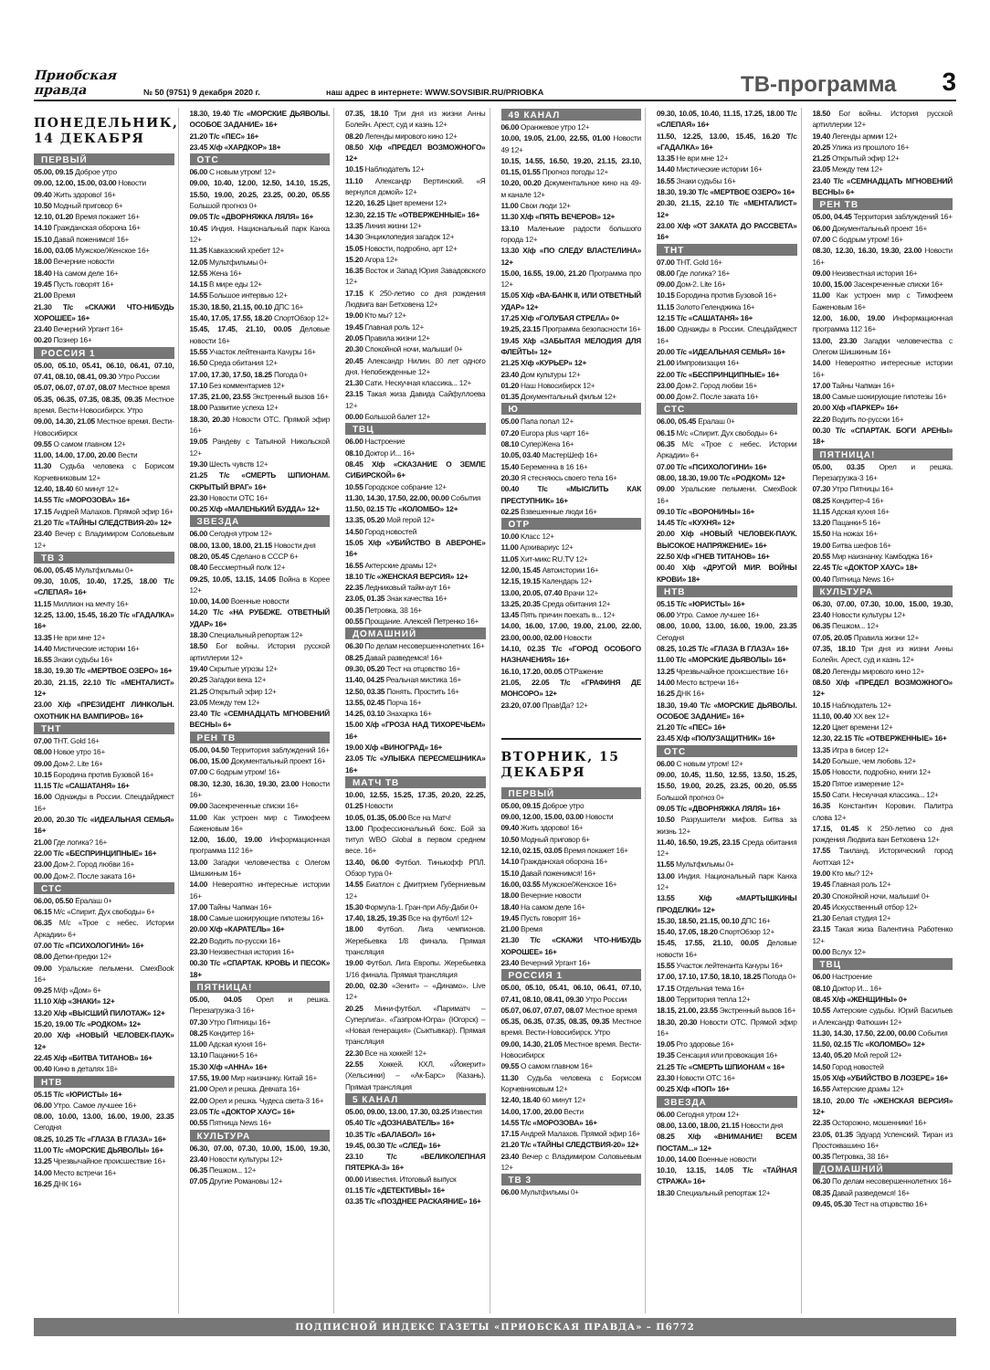Приобская правда № 50 (9751) 9 декабря 2020 г. наш адрес в интернете: WWW.SOVSIBIR.RU/PRIOBKA ТВ-программа 3
ПОНЕДЕЛЬНИК, 14 ДЕКАБРЯ
ПЕРВЫЙ
05.00, 09.15 Доброе утро
09.00, 12.00, 15.00, 03.00 Новости
09.40 Жить здорово! 16+
10.50 Модный приговор 6+
12.10, 01.20 Время покажет 16+
14.10 Гражданская оборона 16+
15.10 Давай поженимся! 16+
16.00, 03.05 Мужское/Женское 16+
18.00 Вечерние новости
18.40 На самом деле 16+
19.45 Пусть говорят 16+
21.00 Время
21.30 Т/с «СКАЖИ ЧТО-НИБУДЬ ХОРОШЕЕ» 16+
23.40 Вечерний Ургант 16+
00.20 Познер 16+
РОССИЯ 1
05.00, 05.10, 05.41, 06.10, 06.41, 07.10, 07.41, 08.10, 08.41, 09.30 Утро России
05.07, 06.07, 07.07, 08.07 Местное время
05.35, 06.35, 07.35, 08.35, 09.35 Местное время. Вести-Новосибирск. Утро
09.00, 14.30, 21.05 Местное время. Вести-Новосибирск
09.55 О самом главном 12+
11.00, 14.00, 17.00, 20.00 Вести
11.30 Судьба человека с Борисом Корчевниковым 12+
12.40, 18.40 60 минут 12+
14.55 Т/с «МОРОЗОВА» 16+
17.15 Андрей Малахов. Прямой эфир 16+
21.20 Т/с «ТАЙНЫ СЛЕДСТВИЯ-20» 12+
23.40 Вечер с Владимиром Соловьевым 12+
ТВ 3
06.00, 05.45 Мультфильмы 0+
09.30, 10.05, 10.40, 17.25, 18.00 Т/с «СЛЕПАЯ» 16+
11.15 Миллион на мечту 16+
12.25, 13.00, 15.45, 16.20 Т/с «ГАДАЛКА» 16+
13.35 Не ври мне 12+
14.40 Мистические истории 16+
16.55 Знаки судьбы 16+
18.30, 19.30 Т/с «МЕРТВОЕ ОЗЕРО» 16+
20.30, 21.15, 22.10 Т/с «МЕНТАЛИСТ» 12+
23.00 Х/ф «ПРЕЗИДЕНТ ЛИНКОЛЬН. ОХОТНИК НА ВАМПИРОВ» 16+
ТНТ
07.00 THT. Gold 16+
08.00 Новое утро 16+
09.00 Дом-2. Lite 16+
10.15 Бородина против Бузовой 16+
11.15 Т/с «САШАТАНЯ» 16+
16.00 Однажды в России. Спецдайджест 16+
20.00, 20.30 Т/с «ИДЕАЛЬНАЯ СЕМЬЯ» 16+
21.00 Где логика? 16+
22.00 Т/с «БЕСПРИНЦИПНЫЕ» 16+
23.00 Дом-2. Город любви 16+
00.00 Дом-2. После заката 16+
СТС
06.00, 05.50 Ералаш 0+
06.15 М/с «Спирит. Дух свободы» 6+
06.35 М/с «Трое с небес. Истории Аркадии» 6+
07.00 Т/с «ПСИХОЛОГИНИ» 16+
08.00 Детки-предки 12+
09.00 Уральские пельмени. СмехBook 16+
09.25 М/ф «Дом» 6+
11.10 Х/ф «ЗНАКИ» 12+
13.20 Х/ф «ВЫСШИЙ ПИЛОТАЖ» 12+
15.20, 19.00 Т/с «РОДКОМ» 12+
20.00 Х/ф «НОВЫЙ ЧЕЛОВЕК-ПАУК» 12+
22.45 Х/ф «БИТВА ТИТАНОВ» 16+
00.40 Кино в деталях 18+
НТВ
05.15 Т/с «ЮРИСТЫ» 16+
06.00 Утро. Самое лучшее 16+
08.00, 10.00, 13.00, 16.00, 19.00, 23.35 Сегодня
08.25, 10.25 Т/с «ГЛАЗА В ГЛАЗА» 16+
11.00 Т/с «МОРСКИЕ ДЬЯВОЛЫ» 16+
13.25 Чрезвычайное происшествие 16+
14.00 Место встречи 16+
16.25 ДНК 16+
18.30, 19.40 Т/с «МОРСКИЕ ДЬЯВОЛЫ. ОСОБОЕ ЗАДАНИЕ» 16+
21.20 Т/с «ПЕС» 16+
23.45 Х/ф «ХАРДКОР» 18+
ОТС
06.00 С новым утром! 12+
09.00, 10.40, 12.00, 12.50, 14.10, 15.25, 15.50, 19.00, 20.25, 23.25, 00.20, 05.55 Большой прогноз 0+
09.05 Т/с «ДВОРНЯЖКА ЛЯЛЯ» 16+
10.45 Индия. Национальный парк Канха 12+
11.35 Кавказский хребет 12+
12.05 Мультфильмы 0+
12.55 Жена 16+
14.15 В мире еды 12+
14.55 Большое интервью 12+
15.30, 18.50, 21.15, 00.10 ДПС 16+
15.40, 17.05, 17.55, 18.20 СпортОбзор 12+
15.45, 17.45, 21.10, 00.05 Деловые новости 16+
15.55 Участок лейтенанта Качуры 16+
16.50 Среда обитания 12+
17.00, 17.30, 17.50, 18.25 Погода 0+
17.10 Без комментариев 12+
17.35, 21.00, 23.55 Экстренный вызов 16+
18.00 Развитие успеха 12+
18.30, 20.30 Новости ОТС. Прямой эфир 16+
19.05 Рандеву с Татьяной Никольской 12+
19.30 Шесть чувств 12+
21.25 Т/с «СМЕРТЬ ШПИОНАМ. СКРЫТЫЙ ВРАГ» 16+
23.30 Новости ОТС 16+
00.25 Х/ф «МАЛЕНЬКИЙ БУДДА» 12+
ЗВЕЗДА
06.00 Сегодня утром 12+
08.00, 13.00, 18.00, 21.15 Новости дня
08.20, 05.45 Сделано в СССР 6+
08.40 Бессмертный полк 12+
09.25, 10.05, 13.15, 14.05 Война в Корее 12+
10.00, 14.00 Военные новости
14.20 Т/с «НА РУБЕЖЕ. ОТВЕТНЫЙ УДАР» 16+
18.30 Специальный репортаж 12+
18.50 Бог войны. История русской артиллерии 12+
19.40 Скрытые угрозы 12+
20.25 Загадки века 12+
21.25 Открытый эфир 12+
23.05 Между тем 12+
23.40 Т/с «СЕМНАДЦАТЬ МГНОВЕНИЙ ВЕСНЫ» 6+
РЕН ТВ
05.00, 04.50 Территория заблуждений 16+
06.00, 15.00 Документальный проект 16+
07.00 С бодрым утром! 16+
08.30, 12.30, 16.30, 19.30, 23.00 Новости 16+
09.00 Засекреченные списки 16+
11.00 Как устроен мир с Тимофеем Баженовым 16+
12.00, 16.00, 19.00 Информационная программа 112 16+
13.00 Загадки человечества с Олегом Шишкиным 16+
14.00 Невероятно интересные истории 16+
17.00 Тайны Чапман 16+
18.00 Самые шокирующие гипотезы 16+
20.00 Х/ф «КАРАТЕЛЬ» 16+
22.20 Водить по-русски 16+
23.30 Неизвестная история 16+
00.30 Т/с «СПАРТАК. КРОВЬ И ПЕСОК» 18+
ПЯТНИЦА!
05.00, 04.05 Орел и решка. Перезагрузка-3 16+
07.30 Утро Пятницы 16+
08.25 Кондитер 16+
11.00 Адская кухня 16+
13.10 Пацанки-5 16+
15.30 Х/ф «АННА» 16+
17.55, 19.00 Мир наизнанку. Китай 16+
21.00 Орел и решка. Девчата 16+
22.00 Орел и решка. Чудеса света-3 16+
23.05 Т/с «ДОКТОР ХАУС» 16+
00.55 Пятница News 16+
КУЛЬТУРА
06.30, 07.00, 07.30, 10.00, 15.00, 19.30, 23.40 Новости культуры 12+
06.35 Пешком... 12+
07.05 Другие Романовы 12+
07.35, 18.10 Три дня из жизни Анны Болейн. Арест, суд и казнь 12+
08.20 Легенды мирового кино 12+
08.50 Х/ф «ПРЕДЕЛ ВОЗМОЖНОГО» 12+
10.15 Наблюдатель 12+
11.10 Александр Вертинский. «Я вернулся домой» 12+
12.20, 16.25 Цвет времени 12+
12.30, 22.15 Т/с «ОТВЕРЖЕННЫЕ» 16+
13.35 Линия жизни 12+
14.30 Энциклопедия загадок 12+
15.05 Новости, подробно, арт 12+
15.20 Агора 12+
16.35 Восток и Запад Юрия Завадовского 12+
17.15 К 250-летию со дня рождения Людвига ван Бетховена 12+
19.00 Кто мы? 12+
19.45 Главная роль 12+
20.05 Правила жизни 12+
20.30 Спокойной ночи, малыши! 0+
20.45 Александр Нилин. 80 лет одного дня. Непобежденные 12+
21.30 Сати. Нескучная классика... 12+
23.15 Такая жиза Давида Сайфуллоева 12+
00.00 Большой балет 12+
ТВЦ
06.00 Настроение
08.10 Доктор И... 16+
08.45 Х/ф «СКАЗАНИЕ О ЗЕМЛЕ СИБИРСКОЙ» 6+
10.55 Городское собрание 12+
11.30, 14.30, 17.50, 22.00, 00.00 События
11.50, 02.15 Т/с «КОЛОМБО» 12+
13.35, 05.20 Мой герой 12+
14.50 Город новостей
15.05 Х/ф «УБИЙСТВО В АВЕРОНЕ» 16+
16.55 Актерские драмы 12+
18.10 Т/с «ЖЕНСКАЯ ВЕРСИЯ» 12+
22.35 Ледниковый тайм-аут 16+
23.05, 01.35 Знак качества 16+
00.35 Петровка, 38 16+
00.55 Прощание. Алексей Петренко 16+
ДОМАШНИЙ
06.30 По делам несовершеннолетних 16+
08.25 Давай разведемся! 16+
09.30, 05.20 Тест на отцовство 16+
11.40, 04.25 Реальная мистика 16+
12.50, 03.35 Понять. Простить 16+
13.55, 02.45 Порча 16+
14.25, 03.10 Знахарка 16+
15.00 Х/ф «ГРОЗА НАД ТИХОРЕЧЬЕМ» 16+
19.00 Х/ф «ВИНОГРАД» 16+
23.05 Т/с «УЛЫБКА ПЕРЕСМЕШНИКА» 16+
МАТЧ ТВ
10.00, 12.55, 15.25, 17.35, 20.20, 22.25, 01.25 Новости
10.05, 01.35, 05.00 Все на Матч!
13.00 Профессиональный бокс. Бой за титул WBO Global в первом среднем весе. 16+
13.40, 06.00 Футбол. Тинькофф РПЛ. Обзор тура 0+
14.55 Биатлон с Дмитрием Губерниевым 12+
15.30 Формула-1. Гран-при Абу-Даби 0+
17.40, 18.25, 19.35 Все на футбол! 12+
18.00 Футбол. Лига чемпионов. Жеребьевка 1/8 финала. Прямая трансляция
19.00 Футбол. Лига Европы. Жеребьевка 1/16 финала. Прямая трансляция
20.00, 02.30 «Зенит» – «Динамо». Live 12+
20.25 Мини-футбол. «Париматч – Суперлига». «Газпром-Югра» (Югорск) – «Новая генерация» (Сыктывкар). Прямая трансляция
22.30 Все на хоккей! 12+
22.55 Хоккей. КХЛ. «Йокерит» (Хельсинки) – «Ак-Барс» (Казань). Прямая трансляция
5 КАНАЛ
05.00, 09.00, 13.00, 17.30, 03.25 Известия
05.40 Т/с «ДОЗНАВАТЕЛЬ» 16+
10.35 Т/с «БАЛАБОЛ» 16+
19.45, 00.30 Т/с «СЛЕД» 16+
23.10 Т/с «ВЕЛИКОЛЕПНАЯ ПЯТЕРКА-3» 16+
00.00 Известия. Итоговый выпуск
01.15 Т/с «ДЕТЕКТИВЫ» 16+
03.35 Т/с «ПОЗДНЕЕ РАСКАЯНИЕ» 16+
49 КАНАЛ
06.00 Оранжевое утро 12+
10.00, 19.05, 21.00, 22.55, 01.00 Новости 49 12+
10.15, 14.55, 16.50, 19.20, 21.15, 23.10, 01.15, 01.55 Прогноз погоды 12+
10.20, 00.20 Документальное кино на 49-м канале 12+
11.00 Свои люди 12+
11.30 Х/ф «ПЯТЬ ВЕЧЕРОВ» 12+
13.10 Маленькие радости большого города 12+
13.30 Х/ф «ПО СЛЕДУ ВЛАСТЕЛИНА» 12+
15.00, 16.55, 19.00, 21.20 Программа про 12+
15.05 Х/ф «ВА-БАНК II, ИЛИ ОТВЕТНЫЙ УДАР» 12+
17.25 Х/ф «ГОЛУБАЯ СТРЕЛА» 0+
19.25, 23.15 Программа безопасности 16+
19.45 Х/ф «ЗАБЫТАЯ МЕЛОДИЯ ДЛЯ ФЛЕЙТЫ» 12+
21.25 Х/ф «КУРЬЕР» 12+
23.40 Дом культуры 12+
01.20 Наш Новосибирск 12+
01.35 Документальный фильм 12+
Ю
05.00 Папа попал 12+
07.20 Europa plus чарт 16+
08.10 СуперЖена 16+
10.05, 03.40 МастерШеф 16+
15.40 Беременна в 16 16+
20.30 Я стесняюсь своего тела 16+
00.40 Т/с «МЫСЛИТЬ КАК ПРЕСТУПНИК» 16+
02.25 Взвешенные люди 16+
ОТР
10.00 Класс 12+
11.00 Архивариус 12+
11.05 Хит-микс RU.TV 12+
12.00, 15.45 Автоистории 16+
12.15, 19.15 Календарь 12+
13.00, 20.05, 07.40 Врачи 12+
13.25, 20.35 Среда обитания 12+
13.45 Пять причин поехать в... 12+
14.00, 16.00, 17.00, 19.00, 21.00, 22.00, 23.00, 00.00, 02.00 Новости
14.10, 02.35 Т/с «ГОРОД ОСОБОГО НАЗНАЧЕНИЯ» 16+
16.10, 17.20, 00.05 ОТРажение
21.05, 22.05 Т/с «ГРАФИНЯ ДЕ МОНСОРО» 12+
23.20, 07.00 Прав!Да? 12+
ВТОРНИК, 15 ДЕКАБРЯ
ПЕРВЫЙ
05.00, 09.15 Доброе утро
09.00, 12.00, 15.00, 03.00 Новости
09.40 Жить здорово! 16+
10.50 Модный приговор 6+
12.10, 02.15, 03.05 Время покажет 16+
14.10 Гражданская оборона 16+
15.10 Давай поженимся! 16+
16.00, 03.55 Мужское/Женское 16+
18.00 Вечерние новости
18.40 На самом деле 16+
19.45 Пусть говорят 16+
21.00 Время
21.30 Т/с «СКАЖИ ЧТО-НИБУДЬ ХОРОШЕЕ» 16+
23.40 Вечерний Ургант 16+
РОССИЯ 1
05.00, 05.10, 05.41, 06.10, 06.41, 07.10, 07.41, 08.10, 08.41, 09.30 Утро России
05.07, 06.07, 07.07, 08.07 Местное время
05.35, 06.35, 07.35, 08.35, 09.35 Местное время. Вести-Новосибирск. Утро
09.00, 14.30, 21.05 Местное время. Вести-Новосибирск
09.55 О самом главном 16+
11.30 Судьба человека с Борисом Корчевниковым 12+
12.40, 18.40 60 минут 12+
14.00, 17.00, 20.00 Вести
14.55 Т/с «МОРОЗОВА» 16+
17.15 Андрей Малахов. Прямой эфир 16+
21.20 Т/с «ТАЙНЫ СЛЕДСТВИЯ-20» 12+
23.40 Вечер с Владимиром Соловьевым 12+
ТВ 3
06.00 Мультфильмы 0+
09.30, 10.05, 10.40, 11.15, 17.25, 18.00 Т/с «СЛЕПАЯ» 16+
11.50, 12.25, 13.00, 15.45, 16.20 Т/с «ГАДАЛКА» 16+
13.35 Не ври мне 12+
14.40 Мистические истории 16+
16.55 Знаки судьбы 16+
18.30, 19.30 Т/с «МЕРТВОЕ ОЗЕРО» 16+
20.30, 21.15, 22.10 Т/с «МЕНТАЛИСТ» 12+
23.00 Х/ф «ОТ ЗАКАТА ДО РАССВЕТА» 16+
ТНТ
07.00 THT. Gold 16+
08.00 Где логика? 16+
09.00 Дом-2. Lite 16+
10.15 Бородина против Бузовой 16+
11.15 Золото Геленджика 16+
12.15 Т/с «САШАТАНЯ» 16+
16.00 Однажды в России. Спецдайджест 16+
20.00 Т/с «ИДЕАЛЬНАЯ СЕМЬЯ» 16+
21.00 Импровизация 16+
22.00 Т/с «БЕСПРИНЦИПНЫЕ» 16+
23.00 Дом-2. Город любви 16+
00.00 Дом-2. После заката 16+
СТС
06.00, 05.45 Ералаш 0+
06.15 М/с «Спирит. Дух свободы» 6+
06.35 М/с «Трое с небес. Истории Аркадии» 6+
07.00 Т/с «ПСИХОЛОГИНИ» 16+
08.00, 18.30, 19.00 Т/с «РОДКОМ» 12+
09.00 Уральские пельмени. СмехBook 16+
09.10 Т/с «ВОРОНИНЫ» 16+
14.45 Т/с «КУХНЯ» 12+
20.00 Х/ф «НОВЫЙ ЧЕЛОВЕК-ПАУК. ВЫСОКОЕ НАПРЯЖЕНИЕ» 16+
22.50 Х/ф «ГНЕВ ТИТАНОВ» 16+
00.40 Х/ф «ДРУГОЙ МИР. ВОЙНЫ КРОВИ» 18+
НТВ
05.15 Т/с «ЮРИСТЫ» 16+
06.00 Утро. Самое лучшее 16+
08.00, 10.00, 13.00, 16.00, 19.00, 23.35 Сегодня
08.25, 10.25 Т/с «ГЛАЗА В ГЛАЗА» 16+
11.00 Т/с «МОРСКИЕ ДЬЯВОЛЫ» 16+
13.25 Чрезвычайное происшествие 16+
14.00 Место встречи 16+
16.25 ДНК 16+
18.30, 19.40 Т/с «МОРСКИЕ ДЬЯВОЛЫ. ОСОБОЕ ЗАДАНИЕ» 16+
21.20 Т/с «ПЕС» 16+
23.45 Х/ф «ПОЛУЗАЩИТНИК» 16+
ОТС
06.00 С новым утром! 12+
09.00, 10.45, 11.50, 12.55, 13.50, 15.25, 15.50, 19.00, 20.25, 23.25, 00.20, 05.55 Большой прогноз 0+
09.05 Т/с «ДВОРНЯЖКА ЛЯЛЯ» 16+
10.50 Разрушители мифов. Битва за жизнь 12+
11.40, 16.50, 19.25, 23.15 Среда обитания 12+
11.55 Мультфильмы 0+
13.00 Индия. Национальный парк Канха 12+
13.55 Х/ф «МАРТЫШКИНЫ ПРОДЕЛКИ» 12+
15.30, 18.50, 21.15, 00.10 ДПС 16+
15.40, 17.05, 18.20 СпортОбзор 12+
15.45, 17.55, 21.10, 00.05 Деловые новости 16+
15.55 Участок лейтенанта Качуры 16+
17.00, 17.10, 17.50, 18.10, 18.25 Погода 0+
17.15 Отдельная тема 16+
18.00 Территория тепла 12+
18.15, 21.00, 23.55 Экстренный вызов 16+
18.30, 20.30 Новости ОТС. Прямой эфир 16+
19.05 Pro здоровье 16+
19.35 Сенсация или провокация 16+
21.25 Т/с «СМЕРТЬ ШПИОНАМ « 16+
23.30 Новости ОТС 16+
00.25 Х/ф «ПОП» 16+
ЗВЕЗДА
06.00 Сегодня утром 12+
08.00, 13.00, 18.00, 21.15 Новости дня
08.25 Х/ф «ВНИМАНИЕ! ВСЕМ ПОСТАМ...» 12+
10.00, 14.00 Военные новости
10.10, 13.15, 14.05 Т/с «ТАЙНАЯ СТРАЖА» 16+
18.30 Специальный репортаж 12+
18.50 Бог войны. История русской артиллерии 12+
19.40 Легенды армии 12+
20.25 Улика из прошлого 16+
21.25 Открытый эфир 12+
23.05 Между тем 12+
23.40 Т/с «СЕМНАДЦАТЬ МГНОВЕНИЙ ВЕСНЫ» 6+
РЕН ТВ
05.00, 04.45 Территория заблуждений 16+
06.00 Документальный проект 16+
07.00 С бодрым утром! 16+
08.30, 12.30, 16.30, 19.30, 23.00 Новости 16+
09.00 Неизвестная история 16+
10.00, 15.00 Засекреченные списки 16+
11.00 Как устроен мир с Тимофеем Баженовым 16+
12.00, 16.00, 19.00 Информационная программа 112 16+
13.00, 23.30 Загадки человечества с Олегом Шишкиным 16+
14.00 Невероятно интересные истории 16+
17.00 Тайны Чапман 16+
18.00 Самые шокирующие гипотезы 16+
20.00 Х/ф «ПАРКЕР» 16+
22.20 Водить по-русски 16+
00.30 Т/с «СПАРТАК. БОГИ АРЕНЫ» 18+
ПЯТНИЦА!
05.00, 03.35 Орел и решка. Перезагрузка-3 16+
07.30 Утро Пятницы 16+
08.25 Кондитер-4 16+
11.15 Адская кухня 16+
13.20 Пацанки-5 16+
15.50 На ножах 16+
19.00 Битва шефов 16+
20.55 Мир наизнанку. Камбоджа 16+
22.45 Т/с «ДОКТОР ХАУС» 18+
00.40 Пятница News 16+
КУЛЬТУРА
06.30, 07.00, 07.30, 10.00, 15.00, 19.30, 23.40 Новости культуры 12+
06.35 Пешком... 12+
07.05, 20.05 Правила жизни 12+
07.35, 18.10 Три дня из жизни Анны Болейн. Арест, суд и казнь 12+
08.20 Легенды мирового кино 12+
08.50 Х/ф «ПРЕДЕЛ ВОЗМОЖНОГО» 12+
10.15 Наблюдатель 12+
11.10, 00.40 XX век 12+
12.20 Цвет времени 12+
12.30, 22.15 Т/с «ОТВЕРЖЕННЫЕ» 16+
13.35 Игра в бисер 12+
14.20 Больше, чем любовь 12+
15.05 Новости, подробно, книги 12+
15.20 Пятое измерение 12+
15.50 Сати. Нескучная классика... 12+
16.35 Константин Коровин. Палитра слова 12+
17.15, 01.45 К 250-летию со дня рождения Людвига ван Бетховена 12+
17.55 Таиланд. Исторический город Аюттхая 12+
19.00 Кто мы? 12+
19.45 Главная роль 12+
20.30 Спокойной ночи, малыши! 0+
20.45 Искусственный отбор 12+
21.30 Белая студия 12+
23.15 Такая жиза Валентина Работенко 12+
00.00 Вслух 12+
ТВЦ
06.00 Настроение
08.10 Доктор И... 16+
08.45 Х/ф «ЖЕНЩИНЫ» 0+
10.55 Актерские судьбы. Юрий Васильев и Александр Фатюшин 12+
11.30, 14.30, 17.50, 22.00, 00.00 События
11.50, 02.15 Т/с «КОЛОМБО» 12+
13.40, 05.20 Мой герой 12+
14.50 Город новостей
15.05 Х/ф «УБИЙСТВО В ЛОЗЕРЕ» 16+
16.55 Актерские драмы 12+
18.10, 20.00 Т/с «ЖЕНСКАЯ ВЕРСИЯ» 12+
22.35 Осторожно, мошенники! 16+
23.05, 01.35 Эдуард Успенский. Тиран из Простоквашино 16+
00.35 Петровка, 38 16+
ДОМАШНИЙ
06.30 По делам несовершеннолетних 16+
08.35 Давай разведемся! 16+
09.45, 05.30 Тест на отцовство 16+
ПОДПИСНОЙ ИНДЕКС ГАЗЕТЫ «ПРИОБСКАЯ ПРАВДА» – П6772